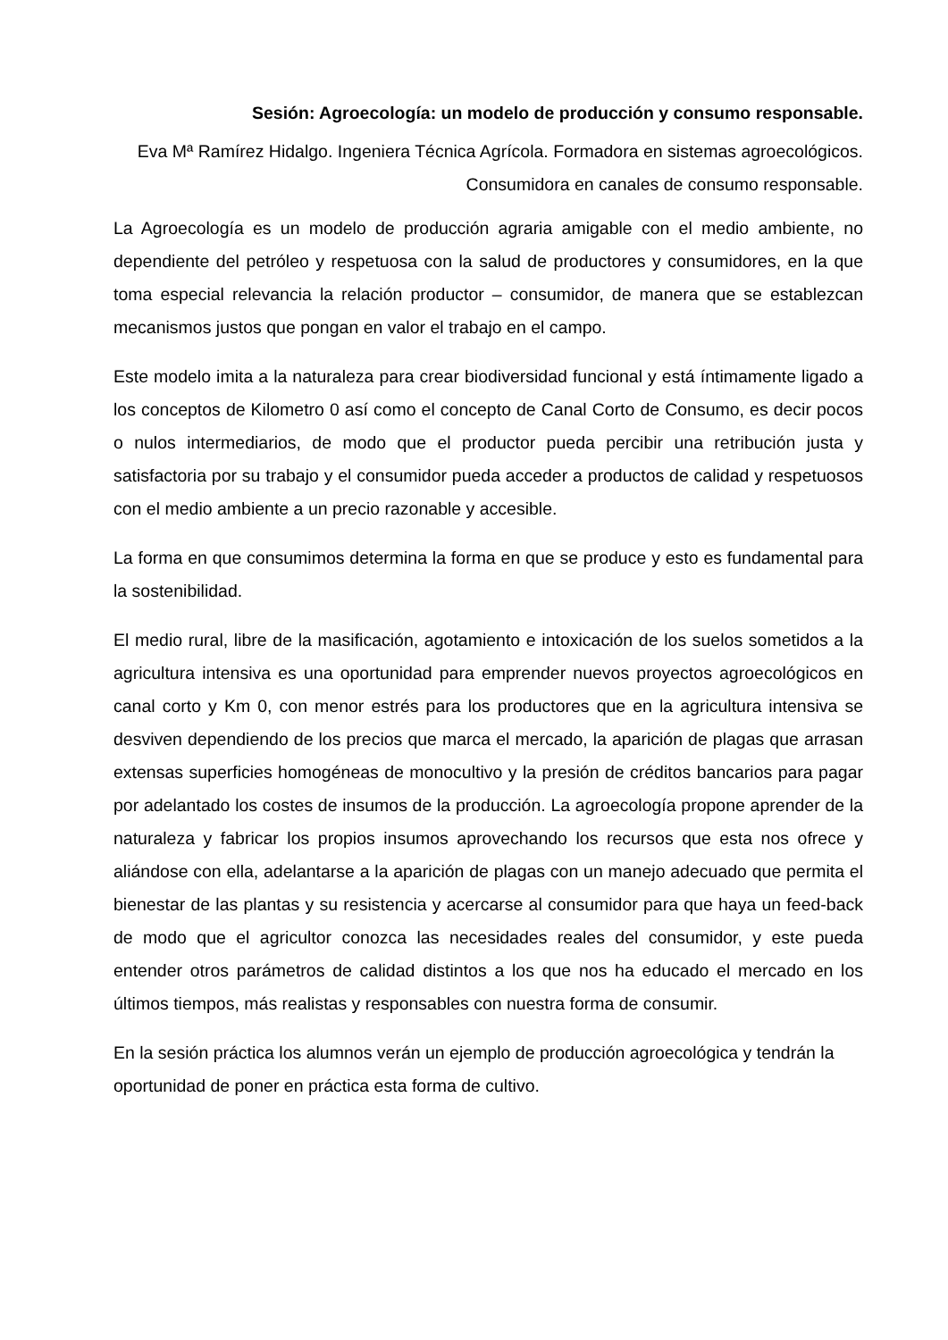Sesión: Agroecología: un modelo de producción y consumo responsable.
Eva Mª Ramírez Hidalgo. Ingeniera Técnica Agrícola. Formadora en sistemas agroecológicos. Consumidora en canales de consumo responsable.
La Agroecología es un modelo de producción agraria amigable con el medio ambiente, no dependiente del petróleo y respetuosa con la salud de productores y consumidores, en la que toma especial relevancia la relación productor – consumidor, de manera que se establezcan mecanismos justos que pongan en valor el trabajo en el campo.
Este modelo imita a la naturaleza para crear biodiversidad funcional y está íntimamente ligado a los conceptos de Kilometro 0 así como el concepto de Canal Corto de Consumo, es decir pocos o nulos intermediarios, de modo que el productor pueda percibir una retribución justa y satisfactoria por su trabajo y el consumidor pueda acceder a productos de calidad y respetuosos con el medio ambiente a un precio razonable y accesible.
La forma en que consumimos determina la forma en que se produce y esto es fundamental para la sostenibilidad.
El medio rural, libre de la masificación, agotamiento e intoxicación de los suelos sometidos a la agricultura intensiva es una oportunidad para emprender nuevos proyectos agroecológicos en canal corto y Km 0, con menor estrés para los productores que en la agricultura intensiva se desviven dependiendo de los precios que marca el mercado, la aparición de plagas que arrasan extensas superficies homogéneas de monocultivo y la presión de créditos bancarios para pagar por adelantado los costes de insumos de la producción. La agroecología propone aprender de la naturaleza y fabricar los propios insumos aprovechando los recursos que esta nos ofrece y aliándose con ella, adelantarse a la aparición de plagas con un manejo adecuado que permita el bienestar de las plantas y su resistencia y acercarse al consumidor para que haya un feed-back de modo que el agricultor conozca las necesidades reales del consumidor, y este pueda entender otros parámetros de calidad distintos a los que nos ha educado el mercado en los últimos tiempos, más realistas y responsables con nuestra forma de consumir.
En la sesión práctica los alumnos verán un ejemplo de producción agroecológica y tendrán la oportunidad de poner en práctica esta forma de cultivo.